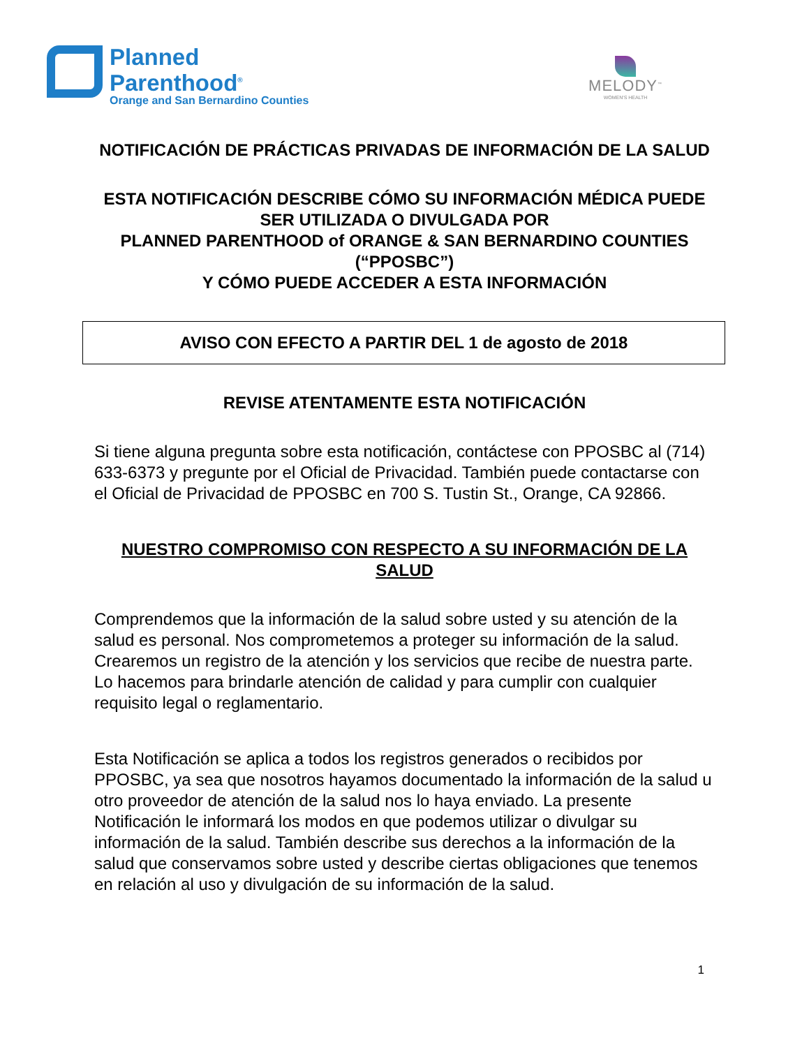Planned
Parenthood<sup>®</sup>
Orange and San Bernardino Counties
MELODY<sup>™</sup>
WOMEN'S HEALTH
NOTIFICACIÓN DE PRÁCTICAS PRIVADAS DE INFORMACIÓN DE LA SALUD
ESTA NOTIFICACIÓN DESCRIBE CÓMO SU INFORMACIÓN MÉDICA PUEDE SER UTILIZADA O DIVULGADA POR
PLANNED PARENTHOOD of ORANGE & SAN BERNARDINO COUNTIES (“PPOSBC”)
Y CÓMO PUEDE ACCEDER A ESTA INFORMACIÓN
AVISO CON EFECTO A PARTIR DEL 1 de agosto de 2018
REVISE ATENTAMENTE ESTA NOTIFICACIÓN
Si tiene alguna pregunta sobre esta notificación, contáctese con PPOSBC al (714) 633-6373 y pregunte por el Oficial de Privacidad. También puede contactarse con el Oficial de Privacidad de PPOSBC en 700 S. Tustin St., Orange, CA 92866.
NUESTRO COMPROMISO CON RESPECTO A SU INFORMACIÓN DE LA SALUD
Comprendemos que la información de la salud sobre usted y su atención de la salud es personal. Nos comprometemos a proteger su información de la salud. Crearemos un registro de la atención y los servicios que recibe de nuestra parte. Lo hacemos para brindarle atención de calidad y para cumplir con cualquier requisito legal o reglamentario.
Esta Notificación se aplica a todos los registros generados o recibidos por PPOSBC, ya sea que nosotros hayamos documentado la información de la salud u otro proveedor de atención de la salud nos lo haya enviado. La presente Notificación le informará los modos en que podemos utilizar o divulgar su información de la salud. También describe sus derechos a la información de la salud que conservamos sobre usted y describe ciertas obligaciones que tenemos en relación al uso y divulgación de su información de la salud.
1